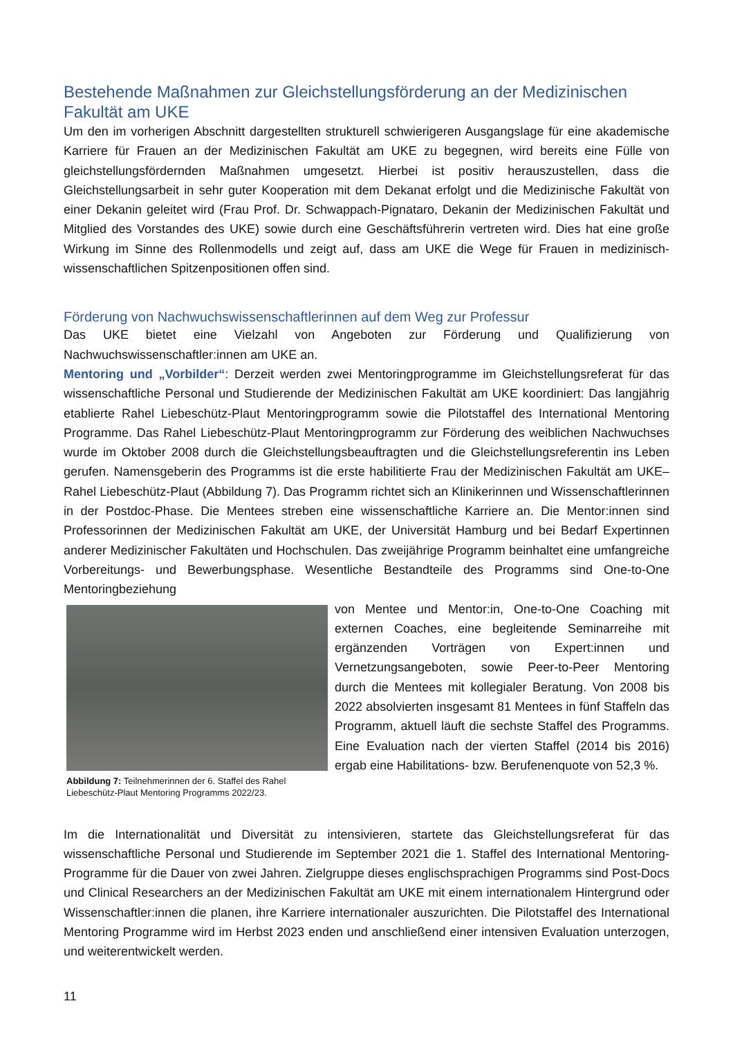Bestehende Maßnahmen zur Gleichstellungsförderung an der Medizinischen Fakultät am UKE
Um den im vorherigen Abschnitt dargestellten strukturell schwierigeren Ausgangslage für eine akademische Karriere für Frauen an der Medizinischen Fakultät am UKE zu begegnen, wird bereits eine Fülle von gleichstellungsfördernden Maßnahmen umgesetzt. Hierbei ist positiv herauszustellen, dass die Gleichstellungsarbeit in sehr guter Kooperation mit dem Dekanat erfolgt und die Medizinische Fakultät von einer Dekanin geleitet wird (Frau Prof. Dr. Schwappach-Pignataro, Dekanin der Medizinischen Fakultät und Mitglied des Vorstandes des UKE) sowie durch eine Geschäftsführerin vertreten wird. Dies hat eine große Wirkung im Sinne des Rollenmodells und zeigt auf, dass am UKE die Wege für Frauen in medizinisch-wissenschaftlichen Spitzenpositionen offen sind.
Förderung von Nachwuchswissenschaftlerinnen auf dem Weg zur Professur
Das UKE bietet eine Vielzahl von Angeboten zur Förderung und Qualifizierung von Nachwuchswissenschaftler:innen am UKE an.
Mentoring und „Vorbilder“: Derzeit werden zwei Mentoringprogramme im Gleichstellungsreferat für das wissenschaftliche Personal und Studierende der Medizinischen Fakultät am UKE koordiniert: Das langjährig etablierte Rahel Liebeschütz-Plaut Mentoringprogramm sowie die Pilotstaffel des International Mentoring Programme. Das Rahel Liebeschütz-Plaut Mentoringprogramm zur Förderung des weiblichen Nachwuchses wurde im Oktober 2008 durch die Gleichstellungsbeauftragten und die Gleichstellungsreferentin ins Leben gerufen. Namensgeberin des Programms ist die erste habilitierte Frau der Medizinischen Fakultät am UKE– Rahel Liebeschütz-Plaut (Abbildung 7). Das Programm richtet sich an Klinikerinnen und Wissenschaftlerinnen in der Postdoc-Phase. Die Mentees streben eine wissenschaftliche Karriere an. Die Mentor:innen sind Professorinnen der Medizinischen Fakultät am UKE, der Universität Hamburg und bei Bedarf Expertinnen anderer Medizinischer Fakultäten und Hochschulen. Das zweijährige Programm beinhaltet eine umfangreiche Vorbereitungs- und Bewerbungsphase. Wesentliche Bestandteile des Programms sind One-to-One Mentoringbeziehung
Abbildung 7: Teilnehmerinnen der 6. Staffel des Rahel Liebeschütz-Plaut Mentoring Programms 2022/23.
von Mentee und Mentor:in, One-to-One Coaching mit externen Coaches, eine begleitende Seminarreihe mit ergänzenden Vorträgen von Expert:innen und Vernetzungsangeboten, sowie Peer-to-Peer Mentoring durch die Mentees mit kollegialer Beratung. Von 2008 bis 2022 absolvierten insgesamt 81 Mentees in fünf Staffeln das Programm, aktuell läuft die sechste Staffel des Programms. Eine Evaluation nach der vierten Staffel (2014 bis 2016) ergab eine Habilitations- bzw. Berufenenquote von 52,3 %.
Im die Internationalität und Diversität zu intensivieren, startete das Gleichstellungsreferat für das wissenschaftliche Personal und Studierende im September 2021 die 1. Staffel des International Mentoring-Programme für die Dauer von zwei Jahren. Zielgruppe dieses englischsprachigen Programms sind Post-Docs und Clinical Researchers an der Medizinischen Fakultät am UKE mit einem internationalem Hintergrund oder Wissenschaftler:innen die planen, ihre Karriere internationaler auszurichten. Die Pilotstaffel des International Mentoring Programme wird im Herbst 2023 enden und anschließend einer intensiven Evaluation unterzogen, und weiterentwickelt werden.
11